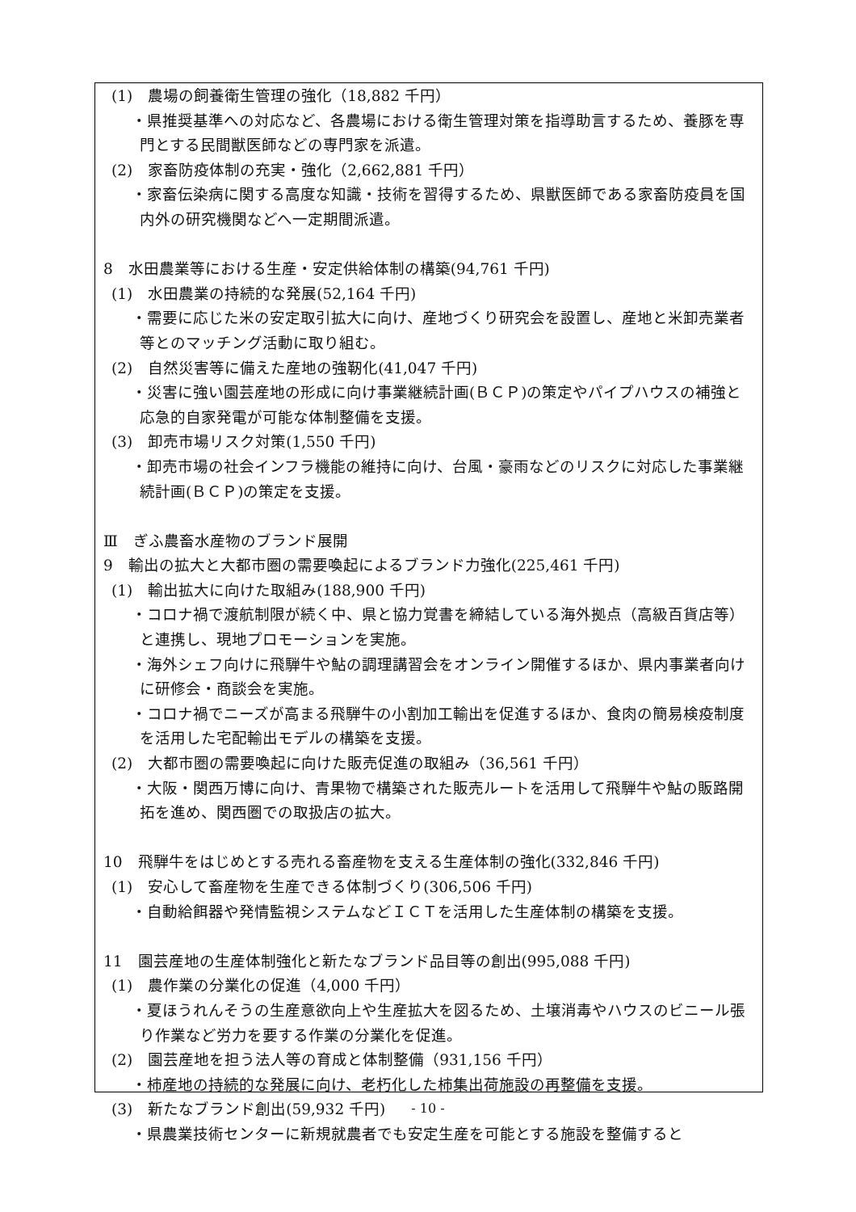(1)　農場の飼養衛生管理の強化（18,882 千円）
・県推奨基準への対応など、各農場における衛生管理対策を指導助言するため、養豚を専門とする民間獣医師などの専門家を派遣。
(2)　家畜防疫体制の充実・強化（2,662,881 千円）
・家畜伝染病に関する高度な知識・技術を習得するため、県獣医師である家畜防疫員を国内外の研究機関などへ一定期間派遣。
8　水田農業等における生産・安定供給体制の構築(94,761 千円)
(1)　水田農業の持続的な発展(52,164 千円)
・需要に応じた米の安定取引拡大に向け、産地づくり研究会を設置し、産地と米卸売業者等とのマッチング活動に取り組む。
(2)　自然災害等に備えた産地の強靭化(41,047 千円)
・災害に強い園芸産地の形成に向け事業継続計画(ＢＣＰ)の策定やパイプハウスの補強と応急的自家発電が可能な体制整備を支援。
(3)　卸売市場リスク対策(1,550 千円)
・卸売市場の社会インフラ機能の維持に向け、台風・豪雨などのリスクに対応した事業継続計画(ＢＣＰ)の策定を支援。
Ⅲ　ぎふ農畜水産物のブランド展開
9　輸出の拡大と大都市圏の需要喚起によるブランド力強化(225,461 千円)
(1)　輸出拡大に向けた取組み(188,900 千円)
・コロナ禍で渡航制限が続く中、県と協力覚書を締結している海外拠点（高級百貨店等）と連携し、現地プロモーションを実施。
・海外シェフ向けに飛騨牛や鮎の調理講習会をオンライン開催するほか、県内事業者向けに研修会・商談会を実施。
・コロナ禍でニーズが高まる飛騨牛の小割加工輸出を促進するほか、食肉の簡易検疫制度を活用した宅配輸出モデルの構築を支援。
(2)　大都市圏の需要喚起に向けた販売促進の取組み（36,561 千円）
・大阪・関西万博に向け、青果物で構築された販売ルートを活用して飛騨牛や鮎の販路開拓を進め、関西圏での取扱店の拡大。
10　飛騨牛をはじめとする売れる畜産物を支える生産体制の強化(332,846 千円)
(1)　安心して畜産物を生産できる体制づくり(306,506 千円)
・自動給餌器や発情監視システムなどＩＣＴを活用した生産体制の構築を支援。
11　園芸産地の生産体制強化と新たなブランド品目等の創出(995,088 千円)
(1)　農作業の分業化の促進（4,000 千円）
・夏ほうれんそうの生産意欲向上や生産拡大を図るため、土壌消毒やハウスのビニール張り作業など労力を要する作業の分業化を促進。
(2)　園芸産地を担う法人等の育成と体制整備（931,156 千円）
・柿産地の持続的な発展に向け、老朽化した柿集出荷施設の再整備を支援。
(3)　新たなブランド創出(59,932 千円)
・県農業技術センターに新規就農者でも安定生産を可能とする施設を整備すると
- 10 -